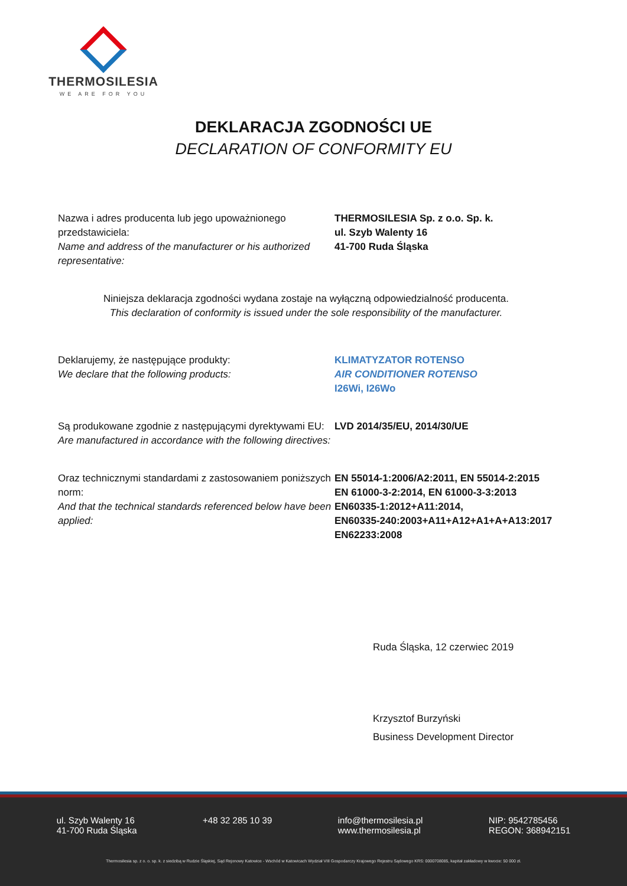THERMOSILESIA
WE ARE FOR YOU
DEKLARACJA ZGODNOŚCI UE
DECLARATION OF CONFORMITY EU
Nazwa i adres producenta lub jego upoważnionego przedstawiciela:
Name and address of the manufacturer or his authorized representative:
THERMOSILESIA Sp. z o.o. Sp. k.
ul. Szyb Walenty 16
41-700 Ruda Śląska
Niniejsza deklaracja zgodności wydana zostaje na wyłączną odpowiedzialność producenta.
This declaration of conformity is issued under the sole responsibility of the manufacturer.
Deklarujemy, że następujące produkty:
We declare that the following products:
KLIMATYZATOR ROTENSO
AIR CONDITIONER ROTENSO
I26Wi, I26Wo
Są produkowane zgodnie z następującymi dyrektywami EU:
Are manufactured in accordance with the following directives:
LVD 2014/35/EU, 2014/30/UE
Oraz technicznymi standardami z zastosowaniem poniższych norm:
And that the technical standards referenced below have been applied:
EN 55014-1:2006/A2:2011, EN 55014-2:2015
EN 61000-3-2:2014, EN 61000-3-3:2013
EN60335-1:2012+A11:2014,
EN60335-240:2003+A11+A12+A1+A+A13:2017
EN62233:2008
Ruda Śląska, 12 czerwiec 2019
Krzysztof Burzyński
Business Development Director
ul. Szyb Walenty 16
41-700 Ruda Śląska
+48 32 285 10 39 info@thermosilesia.pl
www.thermosilesia.pl
NIP: 9542785456
REGON: 368942151
Thermosilesia sp. z o. o. sp. k. z siedzibą w Rudzie Śląskiej, Sąd Rejonowy Katowice - Wschód w Katowicach Wydział VIII Gospodarczy Krajowego Rejestru Sądowego KRS: 0000708085, kapitał zakładowy w kwocie: 50 000 zł.